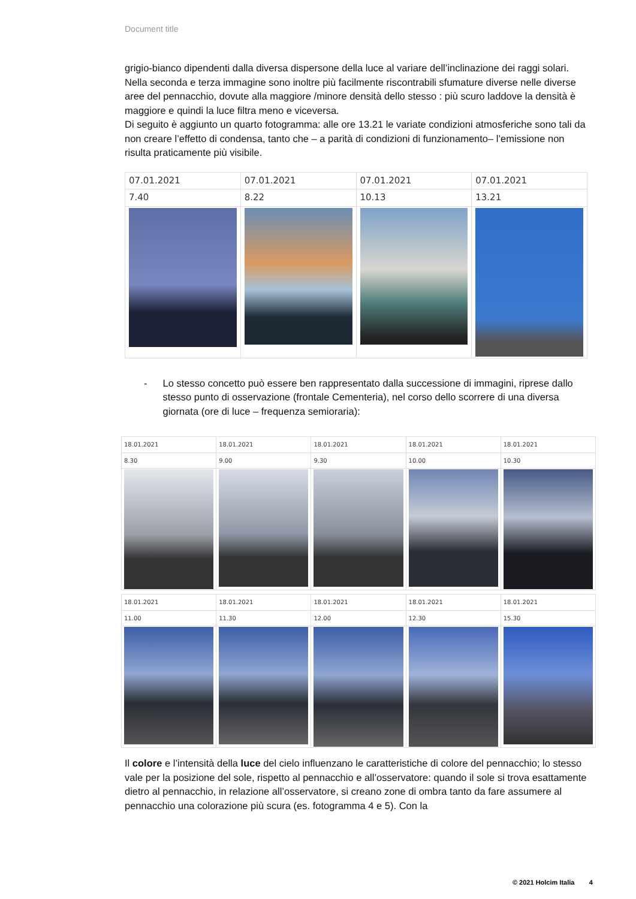Document title
grigio-bianco dipendenti dalla diversa dispersone della luce al variare dell’inclinazione dei raggi solari.
Nella seconda e terza immagine sono inoltre più facilmente riscontrabili sfumature diverse nelle diverse aree del pennacchio, dovute alla maggiore /minore densità dello stesso : più scuro laddove la densità è maggiore e quindi la luce filtra meno e viceversa.
Di seguito è aggiunto un quarto fotogramma: alle ore 13.21 le variate condizioni atmosferiche sono tali da non creare l’effetto di condensa, tanto che – a parità di condizioni di funzionamento– l’emissione non risulta praticamente più visibile.
| 07.01.2021 | 07.01.2021 | 07.01.2021 | 07.01.2021 |
| 7.40 | 8.22 | 10.13 | 13.21 |
- Lo stesso concetto può essere ben rappresentato dalla successione di immagini, riprese dallo stesso punto di osservazione (frontale Cementeria), nel corso dello scorrere di una diversa giornata (ore di luce – frequenza semioraria):
| 18.01.2021 | 18.01.2021 | 18.01.2021 | 18.01.2021 | 18.01.2021 |
| 8.30 | 9.00 | 9.30 | 10.00 | 10.30 |
| 18.01.2021 | 18.01.2021 | 18.01.2021 | 18.01.2021 | 18.01.2021 |
| 11.00 | 11.30 | 12.00 | 12.30 | 15.30 |
Il colore e l’intensità della luce del cielo influenzano le caratteristiche di colore del pennacchio; lo stesso vale per la posizione del sole, rispetto al pennacchio e all’osservatore: quando il sole si trova esattamente dietro al pennacchio, in relazione all’osservatore, si creano zone di ombra tanto da fare assumere al pennacchio una colorazione più scura (es. fotogramma 4 e 5). Con la
© 2021 Holcim Italia 4